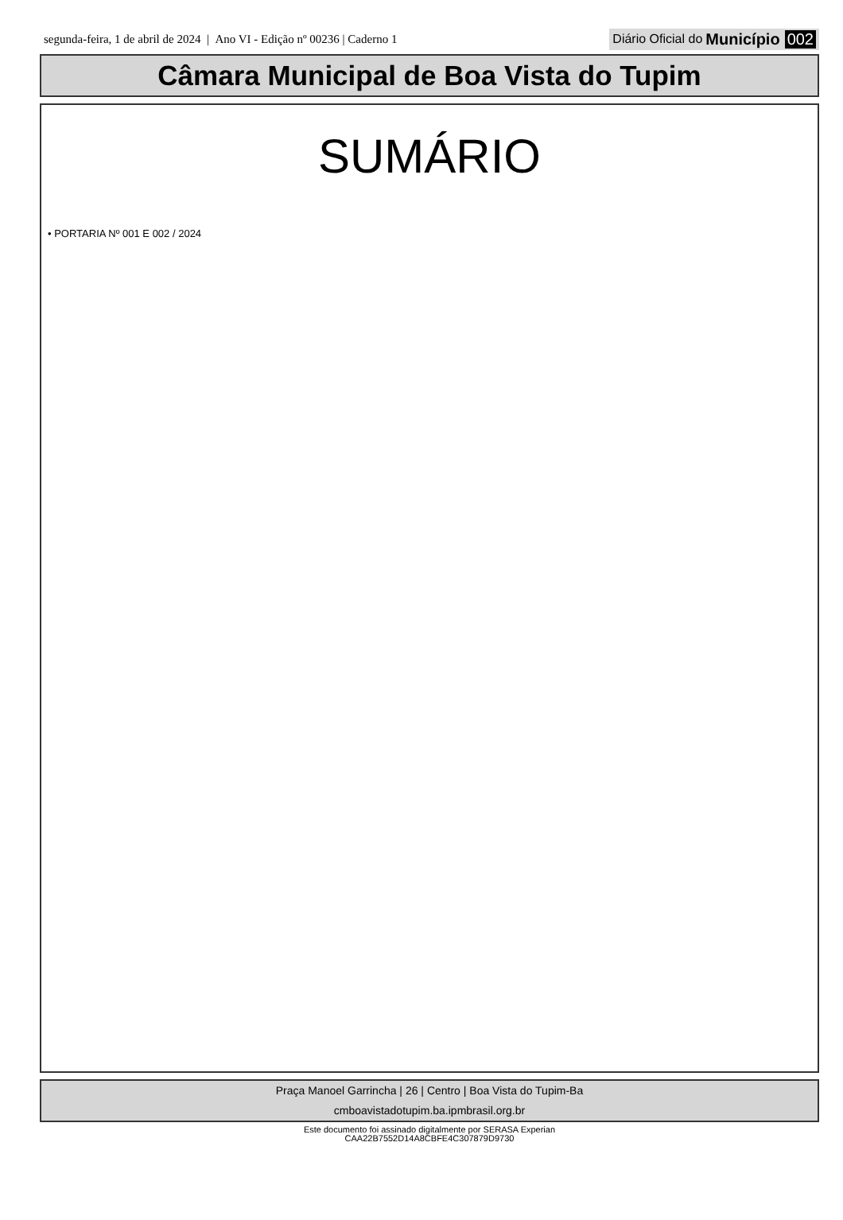segunda-feira, 1 de abril de 2024 | Ano VI - Edição nº 00236 | Caderno 1
Diário Oficial do Município 002
Câmara Municipal de Boa Vista do Tupim
SUMÁRIO
• PORTARIA Nº 001 E 002 / 2024
Praça Manoel Garrincha | 26 | Centro | Boa Vista do Tupim-Ba
cmboavistadotupim.ba.ipmbrasil.org.br
Este documento foi assinado digitalmente por SERASA Experian
CAA22B7552D14A8CBFE4C307879D9730